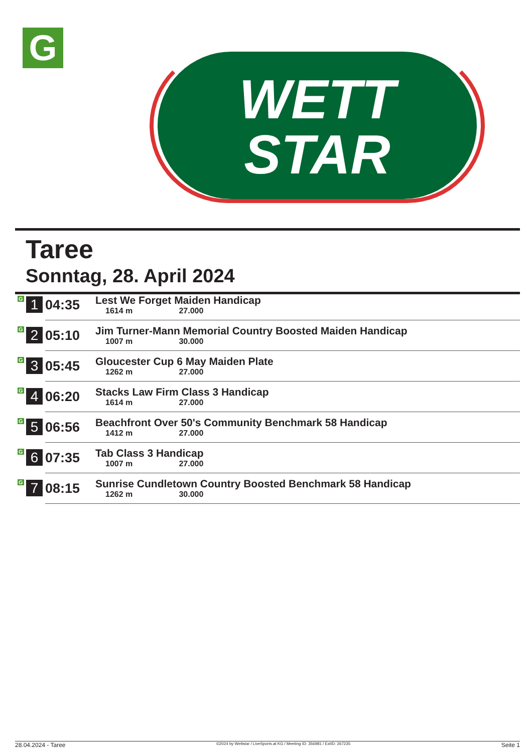G
WETT
STAR
Taree
Sonntag, 28. April 2024
| G 1 | 04:35 | Lest We Forget Maiden Handicap 1614 m 27.000 |
| G 2 | 05:10 | Jim Turner-Mann Memorial Country Boosted Maiden Handicap 1007 m 30.000 |
| G 3 | 05:45 | Gloucester Cup 6 May Maiden Plate 1262 m 27.000 |
| G 4 | 06:20 | Stacks Law Firm Class 3 Handicap 1614 m 27.000 |
| G 5 | 06:56 | Beachfront Over 50's Community Benchmark 58 Handicap 1412 m 27.000 |
| G 6 | 07:35 | Tab Class 3 Handicap 1007 m 27.000 |
| G 7 | 08:15 | Sunrise Cundletown Country Boosted Benchmark 58 Handicap 1262 m 30.000 |
28.04.2024 - Taree ©2024 by Wettstar / LiveSports.at KG / Meeting ID: 356981 / ExtID: 267235 Seite 1